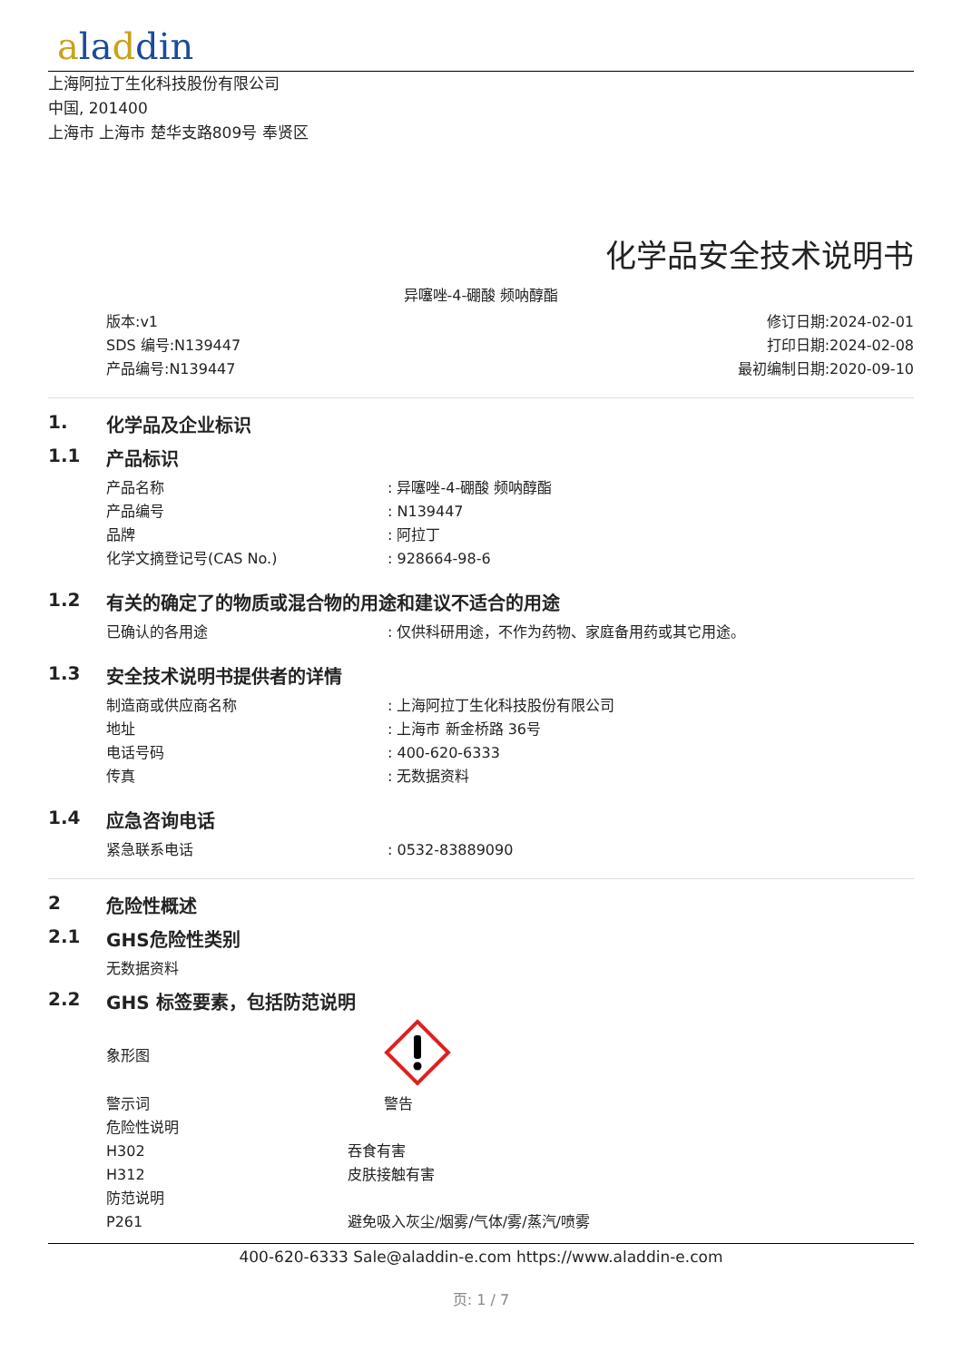aladdin
上海阿拉丁生化科技股份有限公司
中国, 201400
上海市 上海市 楚华支路809号 奉贤区
化学品安全技术说明书
异噻唑-4-硼酸 频呐醇酯
版本:v1
SDS 编号:N139447
产品编号:N139447
修订日期:2024-02-01
打印日期:2024-02-08
最初编制日期:2020-09-10
1. 化学品及企业标识
1.1 产品标识
产品名称 : 异噻唑-4-硼酸 频呐醇酯
产品编号 : N139447
品牌 : 阿拉丁
化学文摘登记号(CAS No.) : 928664-98-6
1.2 有关的确定了的物质或混合物的用途和建议不适合的用途
已确认的各用途 : 仅供科研用途，不作为药物、家庭备用药或其它用途。
1.3 安全技术说明书提供者的详情
制造商或供应商名称 : 上海阿拉丁生化科技股份有限公司
地址 : 上海市 新金桥路 36号
电话号码 : 400-620-6333
传真 : 无数据资料
1.4 应急咨询电话
紧急联系电话 : 0532-83889090
2 危险性概述
2.1 GHS危险性类别
无数据资料
2.2 GHS 标签要素，包括防范说明
象形图
警示词 警告
危险性说明
H302 吞食有害
H312 皮肤接触有害
防范说明
P261 避免吸入灰尘/烟雾/气体/雾/蒸汽/喷雾
400-620-6333 Sale@aladdin-e.com https://www.aladdin-e.com
页: 1 / 7